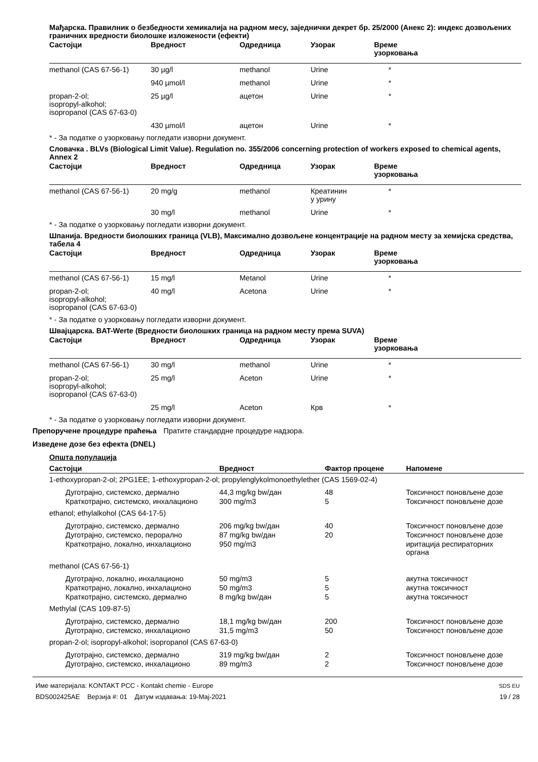Мађарска. Правилник о безбедности хемикалија на радном месу, заједнички декрет бр. 25/2000 (Анекс 2): индекс дозвољених граничних вредности биолошке изложености (ефекти)
| Састојци | Вредност | Одредница | Узорак | Време узорковања |
| --- | --- | --- | --- | --- |
| methanol (CAS 67-56-1) | 30 µg/l | methanol | Urine | * |
| | 940 µmol/l | methanol | Urine | * |
| propan-2-ol; isopropyl-alkohol; isopropanol (CAS 67-63-0) | 25 µg/l | ацетон | Urine | * |
| | 430 µmol/l | ацетон | Urine | * |
* - За податке о узорковању погледати изворни документ.
Словачка . BLVs (Biological Limit Value). Regulation no. 355/2006 concerning protection of workers exposed to chemical agents, Annex 2
| Састојци | Вредност | Одредница | Узорак | Време узорковања |
| --- | --- | --- | --- | --- |
| methanol (CAS 67-56-1) | 20 mg/g | methanol | Креатинин у урину | * |
| | 30 mg/l | methanol | Urine | * |
* - За податке о узорковању погледати изворни документ.
Шпанија. Вредности биолошких граница (VLB), Максимално дозвољене концентрације на радном месту за хемијска средства, табела 4
| Састојци | Вредност | Одредница | Узорак | Време узорковања |
| --- | --- | --- | --- | --- |
| methanol (CAS 67-56-1) | 15 mg/l | Metanol | Urine | * |
| propan-2-ol; isopropyl-alkohol; isopropanol (CAS 67-63-0) | 40 mg/l | Acetona | Urine | * |
* - За податке о узорковању погледати изворни документ.
Швајцарска. BAT-Werte (Вредности биолошких граница на радном месту према SUVA)
| Састојци | Вредност | Одредница | Узорак | Време узорковања |
| --- | --- | --- | --- | --- |
| methanol (CAS 67-56-1) | 30 mg/l | methanol | Urine | * |
| propan-2-ol; isopropyl-alkohol; isopropanol (CAS 67-63-0) | 25 mg/l | Aceton | Urine | * |
| | 25 mg/l | Aceton | Крв | * |
* - За податке о узорковању погледати изворни документ.
Препоручене процедуре праћења Пратите стандардне процедуре надзора.
Изведене дозе без ефекта (DNEL)
Општа популација
| Састојци | Вредност | Фактор процене | Напомене |
| --- | --- | --- | --- |
| 1-ethoxypropan-2-ol; 2PG1EE; 1-ethoxypropan-2-ol; propylenglykolmonoethylether (CAS 1569-02-4) | | | |
| Дуготрајно, системско, дермално | 44,3 mg/kg bw/дан | 48 | Токсичност поновљене дозе |
| Краткотрајно, системско, инхалационо | 300 mg/m3 | 5 | Токсичност поновљене дозе |
| ethanol; ethylalkohol (CAS 64-17-5) | | | |
| Дуготрајно, системско, дермално | 206 mg/kg bw/дан | 40 | Токсичност поновљене дозе |
| Дуготрајно, системско, перорално | 87 mg/kg bw/дан | 20 | Токсичност поновљене дозе |
| Краткотрајно, локално, инхалационо | 950 mg/m3 | | иритација респираторних органа |
| methanol (CAS 67-56-1) | | | |
| Дуготрајно, локално, инхалационо | 50 mg/m3 | 5 | акутна токсичност |
| Краткотрајно, локално, инхалационо | 50 mg/m3 | 5 | акутна токсичност |
| Краткотрајно, системско, дермално | 8 mg/kg bw/дан | 5 | акутна токсичност |
| Methylal (CAS 109-87-5) | | | |
| Дуготрајно, системско, дермално | 18,1 mg/kg bw/дан | 200 | Токсичност поновљене дозе |
| Дуготрајно, системско, инхалационо | 31,5 mg/m3 | 50 | Токсичност поновљене дозе |
| propan-2-ol; isopropyl-alkohol; isopropanol (CAS 67-63-0) | | | |
| Дуготрајно, системско, дермално | 319 mg/kg bw/дан | 2 | Токсичност поновљене дозе |
| Дуготрајно, системско, инхалационо | 89 mg/m3 | 2 | Токсичност поновљене дозе |
Име материјала: KONTAKT PCC - Kontakt chemie - Europe
BDS002425AE Верзија #: 01 Датум издавања: 19-Maj-2021
SDS EU
19 / 28